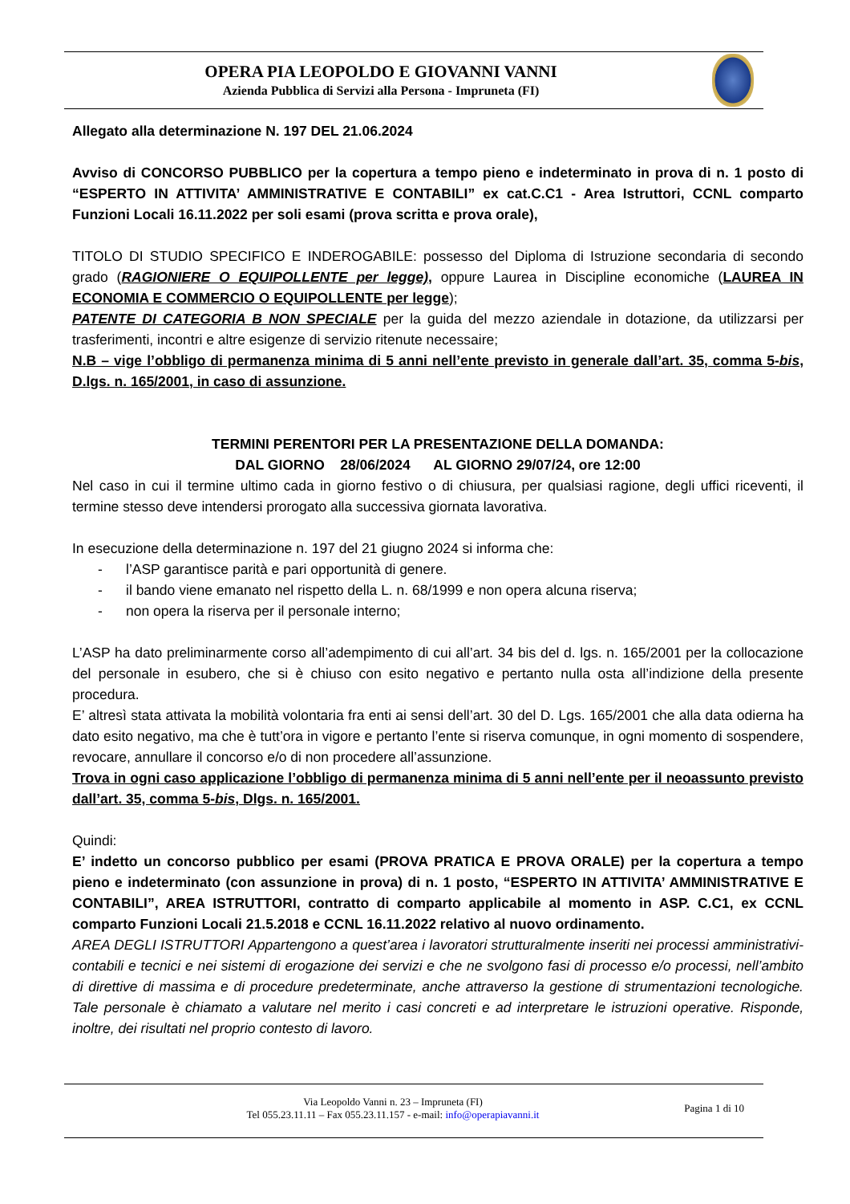OPERA PIA LEOPOLDO E GIOVANNI VANNI
Azienda Pubblica di Servizi alla Persona - Impruneta (FI)
Allegato alla determinazione N. 197 DEL 21.06.2024
Avviso di CONCORSO PUBBLICO per la copertura a tempo pieno e indeterminato in prova di n. 1 posto di “ESPERTO IN ATTIVITA’ AMMINISTRATIVE E CONTABILI” ex cat.C.C1 - Area Istruttori, CCNL comparto Funzioni Locali 16.11.2022 per soli esami (prova scritta e prova orale),
TITOLO DI STUDIO SPECIFICO E INDEROGABILE: possesso del Diploma di Istruzione secondaria di secondo grado (RAGIONIERE O EQUIPOLLENTE per legge), oppure Laurea in Discipline economiche (LAUREA IN ECONOMIA E COMMERCIO O EQUIPOLLENTE per legge);
PATENTE DI CATEGORIA B NON SPECIALE per la guida del mezzo aziendale in dotazione, da utilizzarsi per trasferimenti, incontri e altre esigenze di servizio ritenute necessaire;
N.B – vige l’obbligo di permanenza minima di 5 anni nell’ente previsto in generale dall’art. 35, comma 5-bis, D.lgs. n. 165/2001, in caso di assunzione.
TERMINI PERENTORI PER LA PRESENTAZIONE DELLA DOMANDA:
DAL GIORNO 28/06/2024 AL GIORNO 29/07/24, ore 12:00
Nel caso in cui il termine ultimo cada in giorno festivo o di chiusura, per qualsiasi ragione, degli uffici riceventi, il termine stesso deve intendersi prorogato alla successiva giornata lavorativa.
In esecuzione della determinazione n. 197 del 21 giugno 2024 si informa che:
- l’ASP garantisce parità e pari opportunità di genere.
- il bando viene emanato nel rispetto della L. n. 68/1999 e non opera alcuna riserva;
- non opera la riserva per il personale interno;
L’ASP ha dato preliminarmente corso all’adempimento di cui all’art. 34 bis del d. lgs. n. 165/2001 per la collocazione del personale in esubero, che si è chiuso con esito negativo e pertanto nulla osta all’indizione della presente procedura.
E’ altresì stata attivata la mobilità volontaria fra enti ai sensi dell’art. 30 del D. Lgs. 165/2001 che alla data odierna ha dato esito negativo, ma che è tutt’ora in vigore e pertanto l’ente si riserva comunque, in ogni momento di sospendere, revocare, annullare il concorso e/o di non procedere all’assunzione.
Trova in ogni caso applicazione l’obbligo di permanenza minima di 5 anni nell’ente per il neoassunto previsto dall’art. 35, comma 5-bis, Dlgs. n. 165/2001.
Quindi:
E’ indetto un concorso pubblico per esami (PROVA PRATICA E PROVA ORALE) per la copertura a tempo pieno e indeterminato (con assunzione in prova) di n. 1 posto, “ESPERTO IN ATTIVITA’ AMMINISTRATIVE E CONTABILI”, AREA ISTRUTTORI, contratto di comparto applicabile al momento in ASP. C.C1, ex CCNL comparto Funzioni Locali 21.5.2018 e CCNL 16.11.2022 relativo al nuovo ordinamento.
AREA DEGLI ISTRUTTORI Appartengono a quest’area i lavoratori strutturalmente inseriti nei processi amministrativi-contabili e tecnici e nei sistemi di erogazione dei servizi e che ne svolgono fasi di processo e/o processi, nell’ambito di direttive di massima e di procedure predeterminate, anche attraverso la gestione di strumentazioni tecnologiche. Tale personale è chiamato a valutare nel merito i casi concreti e ad interpretare le istruzioni operative. Risponde, inoltre, dei risultati nel proprio contesto di lavoro.
Via Leopoldo Vanni n. 23 – Impruneta (FI)
Tel 055.23.11.11 – Fax 055.23.11.157 - e-mail: info@operapiavanni.it
Pagina 1 di 10